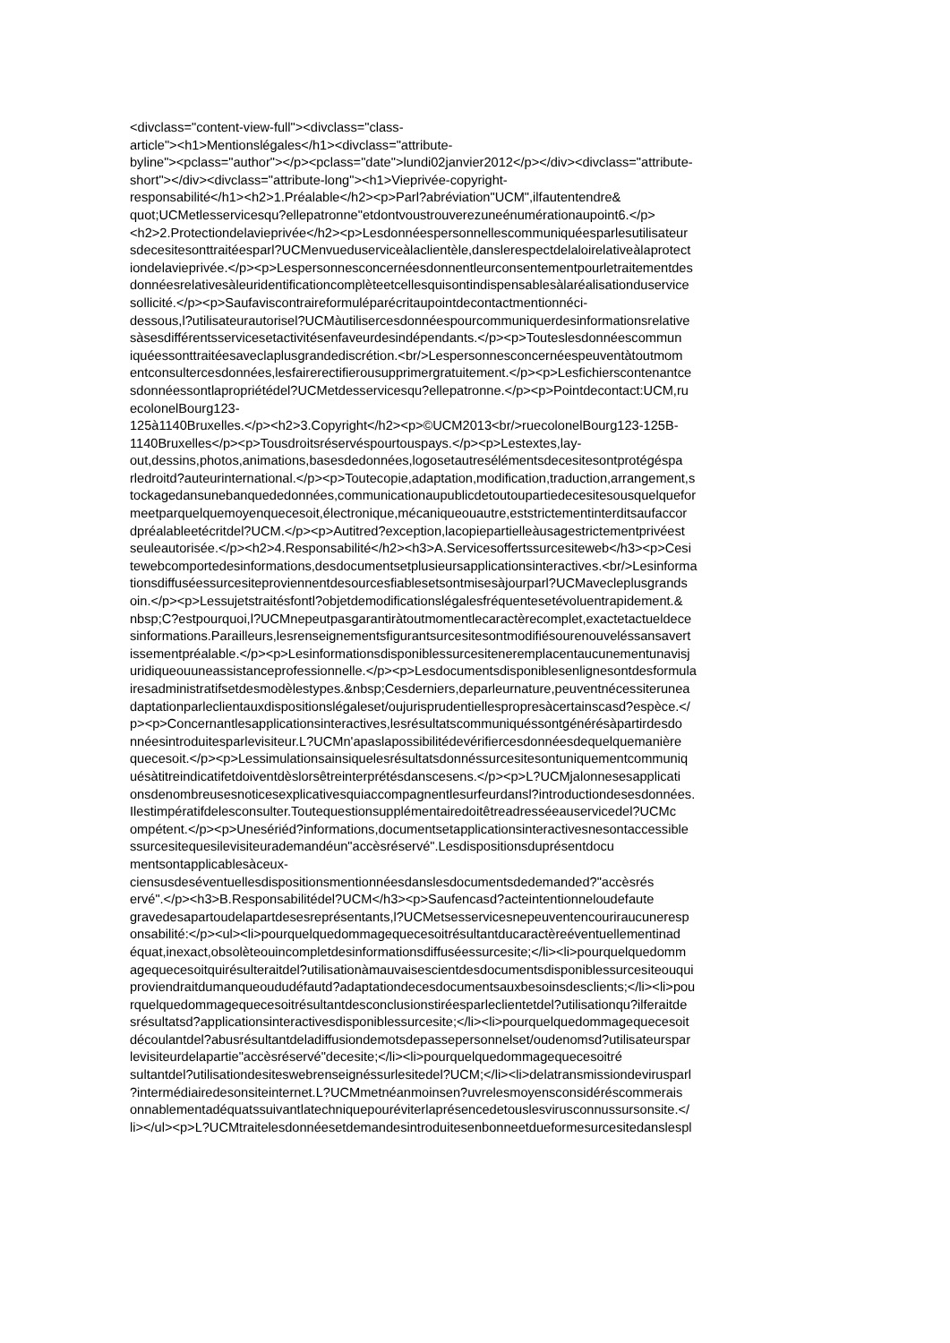<divclass="content-view-full"><divclass="class-
article"><h1>Mentionslégales</h1><divclass="attribute-
byline"><pclass="author"></p><pclass="date">lundi02janvier2012</p></div><divclass="attribute-
short"></div><divclass="attribute-long"><h1>Vieprivée-copyright-
responsabilité</h1><h2>1.Préalable</h2><p>Parl?abréviation"UCM",ilfautentendre&
quot;UCMetlesservicesqu?ellepatronne"etdontvoustrouverezuneénumérationaupoint6.</p>
<h2>2.Protectiondelavieprivée</h2><p>Lesdonnéespersonnellescommuniquéesparlesutilisateur
sdecesitesonttraitéesparl?UCMenvueduserviceàlaclientèle,danslerespectdelaloirelativeàlaprotect
iondelavieprivée.</p><p>Lespersonnesconcernéesdonnentleurconsentementpourletraitementdes
donnéesrelativesàleuridentificationcomplèteetcellesquisontindispensablesàlaréalisationduservice
sollicité.</p><p>Saufaviscontraireformuléparécritaupointdecontactmentionnéci-
dessous,l?utilisateurautorisel?UCMàutilisercesdonnéespourcommuniquerdesinformationsrelative
sàsesdifférentsservicesetactivitésenfaveurdesindépendants.</p><p>Touteslesdonnéescommun
iquéessonttraitéesaveclaplusgrandediscrétion.<br/>Lespersonnesconcernéespeuventàtoutmom
entconsultercesdonnées,lesfairerectifierousupprimergratuitement.</p><p>Lesfichierscontenantce
sdonnéessontlapropriétédel?UCMetdesservicesqu?ellepatronne.</p><p>Pointdecontact:UCM,ru
ecolonelBourg123-
125à1140Bruxelles.</p><h2>3.Copyright</h2><p>©UCM2013<br/>ruecolonelBourg123-125B-
1140Bruxelles</p><p>Tousdroitsréservéspourtouspays.</p><p>Lestextes,lay-
out,dessins,photos,animations,basesdedonnées,logosetautresélémentsdecesitesontprotégéspa
rledroitd?auteurinternational.</p><p>Toutecopie,adaptation,modification,traduction,arrangement,s
tockagedansunebanquededonnées,communicationaupublicdetoutoupartiedecesitesousquelquefor
meetparquelquemoyenquecesoit,électronique,mécaniqueouautre,eststrictementinterditsaufaccor
dpréalableetécritdel?UCM.</p><p>Autitred?exception,lacopiepartielleàusagestrictementprivéest
seuleautorisée.</p><h2>4.Responsabilité</h2><h3>A.Servicesoffertssurcesiteweb</h3><p>Cesi
tewebcomportedesinformations,desdocumentsetplusieursapplicationsinteractives.<br/>Lesinforma
tionsdiffuséessurcesiteproviennentdesourcesfiablesetsontmisesàjourparl?UCMavecleplusgrands
oin.</p><p>Lessujetstraitésfontl?objetdemodificationslégalesfréquentesetévoluentrapidement.&
nbsp;C?estpourquoi,l?UCMnepeutpasgarantiràtoutmomentlecaractèrecomplet,exactetactueldece
sinformations.Parailleurs,lesrenseignementsfigurantsurcesitesontmodifiésourenouveléssansavert
issementpréalable.</p><p>Lesinformationsdisponiblessurcesiteneremplacentaucunementunavisj
uridiqueouuneassistanceprofessionnelle.</p><p>Lesdocumentsdisponiblesenlignesontdesformula
iresadministratifsetdesmodèlestypes.&nbsp;Cesderniers,deparleurnature,peuventnécessiterunea
daptationparleclientauxdispositionslégaleset/oujurisprudentiellespropresàcertainscasd?espèce.</
p><p>Concernantlesapplicationsinteractives,lesrésultatscommuniquéssontgénérésàpartirdesdo
nnéesintroduitesparlevisiteur.L?UCMn'apaslapossibilitédevérifiercesdonnéesdequelquemanière
quecesoit.</p><p>Lessimulationsainsiquelesrésultatsdonnéssurcesitesontuniquementcommuniq
uésàtitreindicatifetdoiventdèslorsêtreinterprétésdanscesens.</p><p>L?UCMjalonnesesapplicati
onsdenombreusesnoticesexplicativesquiaccompagnentlesurfeurdansl?introductiondesesdonnées.
Ilestimpératifdelesconsulter.Toutequestionsupplémentairedoitêtreadresséeauservicedel?UCMc
ompétent.</p><p>Unesériéd?informations,documentsetapplicationsinteractivesnesontaccessible
ssurcesitequesilevisiteurademandéun"accèsréservé".Lesdispositionsduprésentdocu
mentsontapplicablesàceux-
ciensusdeséventuellesdispositionsmentionnéesdanslesdocumentsdedemanded?"accèsrés
ervé".</p><h3>B.Responsabilitédel?UCM</h3><p>Saufencasd?acteintentionneloudefaute
gravedesapartoudelapartdesesreprésentants,l?UCMetsesservicesnepeuventencouriraucuneresp
onsabilité:</p><ul><li>pourquelquedommagequecesoitrésultantducaractèreéventuellementinad
équat,inexact,obsolèteouincompletdesinformationsdiffuséessurcesite;</li><li>pourquelquedomm
agequecesoitquirésulteraitdel?utilisationàmauvaisescientdesdocumentsdisponiblessurcesiteouqui
proviendraitdumanqueoududéfautd?adaptationdecesdocumentsauxbesoinsdesclients;</li><li>pou
rquelquedommagequecesoitrésultantdesconclusionstiréesparleclientetdel?utilisationqu?ilferaitde
srésultatsd?applicationsinteractivesdisponiblessurcesite;</li><li>pourquelquedommagequecesoit
découlantdel?abusrésultantdeladiffusiondemotsdepassepersonnelset/oudenomsd?utilisateurspar
levisiteurdelapartie"accèsréservé"decesite;</li><li>pourquelquedommagequecesoitré
sultantdel?utilisationdesiteswebrenseignéssurlesitedel?UCM;</li><li>delatransmissiondevirusparl
?intermédiairedesonsiteinternet.L?UCMmetnéanmoinsen?uvrelesmoyensconsidéréscommerais
onnablementadéquatssuivantlatechniquepouréviterlaprésencedetouslesvirusconnussursonsite.</
li></ul><p>L?UCMtraitelesdonnéesetdemandesintroduitesenbonneetdueformesurcesitedanslespl